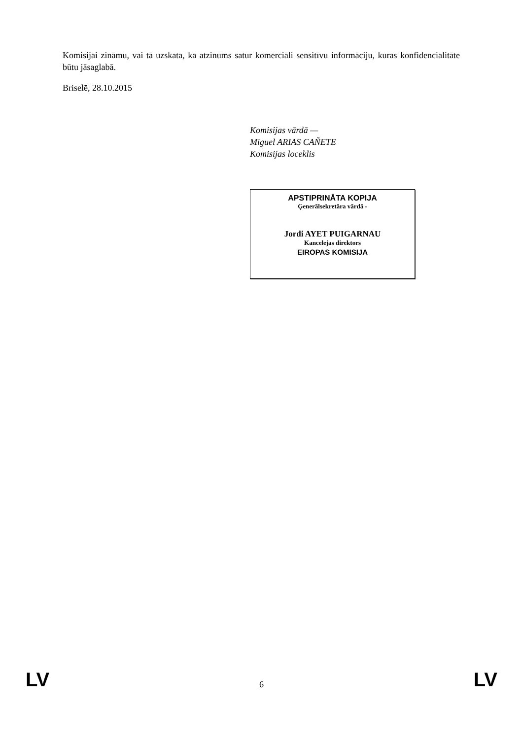Komisijai zināmu, vai tā uzskata, ka atzinums satur komerciāli sensitīvu informāciju, kuras konfidencialitāte būtu jāsaglabā.
Briselē, 28.10.2015
Komisijas vārdā —
Miguel ARIAS CAÑETE
Komisijas loceklis
APSTIPRINĀTA KOPIJA
Ģenerālsekretāra vārdā -
Jordi AYET PUIGARNAU
Kancelejas direktors
EIROPAS KOMISIJA
LV 6 LV